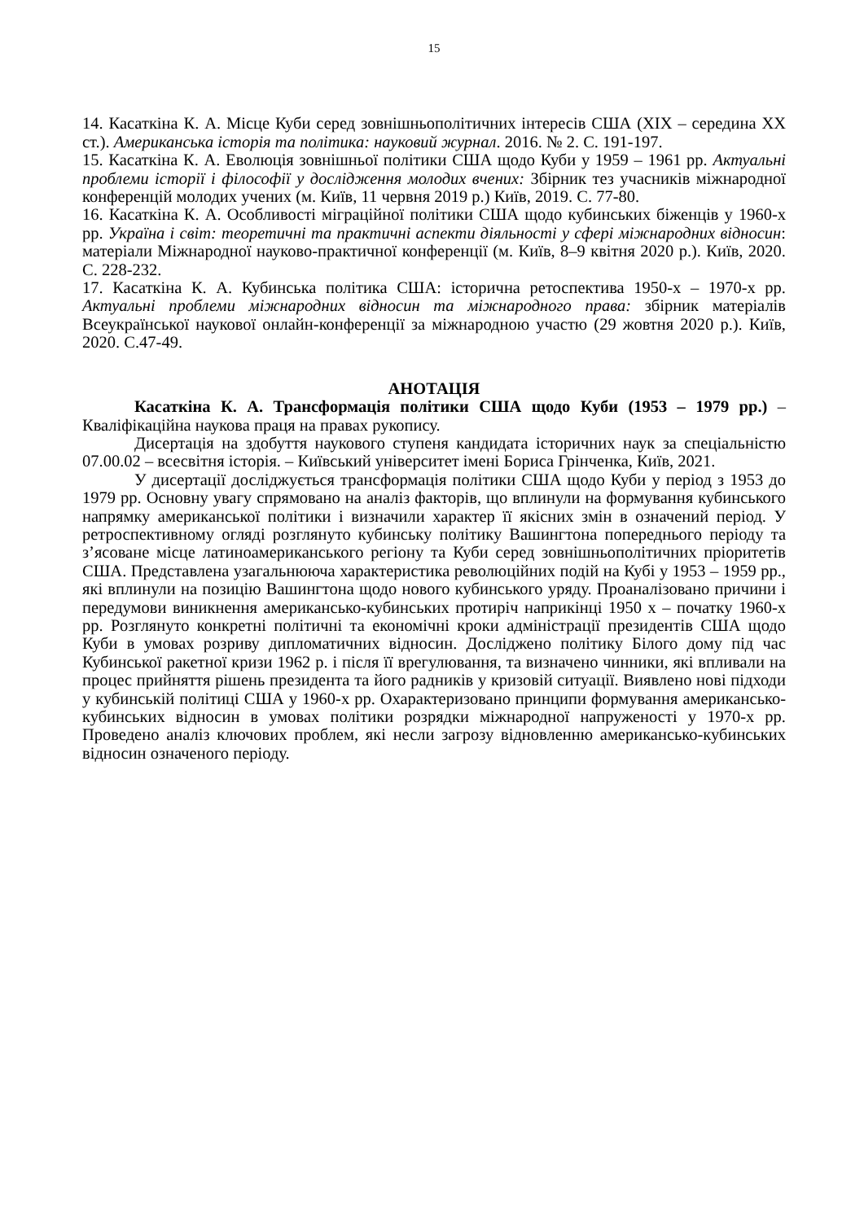15
14. Касаткіна К. А. Місце Куби серед зовнішньополітичних інтересів США (XIX – середина XX ст.). Американська історія та політика: науковий журнал. 2016. № 2. С. 191-197.
15. Касаткіна К. А. Еволюція зовнішньої політики США щодо Куби у 1959 – 1961 рр. Актуальні проблеми історії і філософії у дослідження молодих вчених: Збірник тез учасників міжнародної конференцій молодих учених (м. Київ, 11 червня 2019 р.) Київ, 2019. С. 77-80.
16. Касаткіна К. А. Особливості міграційної політики США щодо кубинських біженців у 1960-х рр. Україна і світ: теоретичні та практичні аспекти діяльності у сфері міжнародних відносин: матеріали Міжнародної науково-практичної конференції (м. Київ, 8–9 квітня 2020 р.). Київ, 2020. С. 228-232.
17. Касаткіна К. А. Кубинська політика США: історична ретоспектива 1950-х – 1970-х рр. Актуальні проблеми міжнародних відносин та міжнародного права: збірник матеріалів Всеукраїнської наукової онлайн-конференції за міжнародною участю (29 жовтня 2020 р.). Київ, 2020. С.47-49.
АНОТАЦІЯ
Касаткіна К. А. Трансформація політики США щодо Куби (1953 – 1979 рр.) – Кваліфікаційна наукова праця на правах рукопису.
Дисертація на здобуття наукового ступеня кандидата історичних наук за спеціальністю 07.00.02 – всесвітня історія. – Київський університет імені Бориса Грінченка, Київ, 2021.
У дисертації досліджується трансформація політики США щодо Куби у період з 1953 до 1979 рр. Основну увагу спрямовано на аналіз факторів, що вплинули на формування кубинського напрямку американської політики і визначили характер її якісних змін в означений період. У ретроспективному огляді розглянуто кубинську політику Вашингтона попереднього періоду та з’ясоване місце латиноамериканського регіону та Куби серед зовнішньополітичних пріоритетів США. Представлена узагальнююча характеристика революційних подій на Кубі у 1953 – 1959 рр., які вплинули на позицію Вашингтона щодо нового кубинського уряду. Проаналізовано причини і передумови виникнення американсько-кубинських протиріч наприкінці 1950 х – початку 1960-х рр. Розглянуто конкретні політичні та економічні кроки адміністрації президентів США щодо Куби в умовах розриву дипломатичних відносин. Досліджено політику Білого дому під час Кубинської ракетної кризи 1962 р. і після її врегулювання, та визначено чинники, які впливали на процес прийняття рішень президента та його радників у кризовій ситуації. Виявлено нові підходи у кубинській політиці США у 1960-х рр. Охарактеризовано принципи формування американсько-кубинських відносин в умовах політики розрядки міжнародної напруженості у 1970-х рр. Проведено аналіз ключових проблем, які несли загрозу відновленню американсько-кубинських відносин означеного періоду.